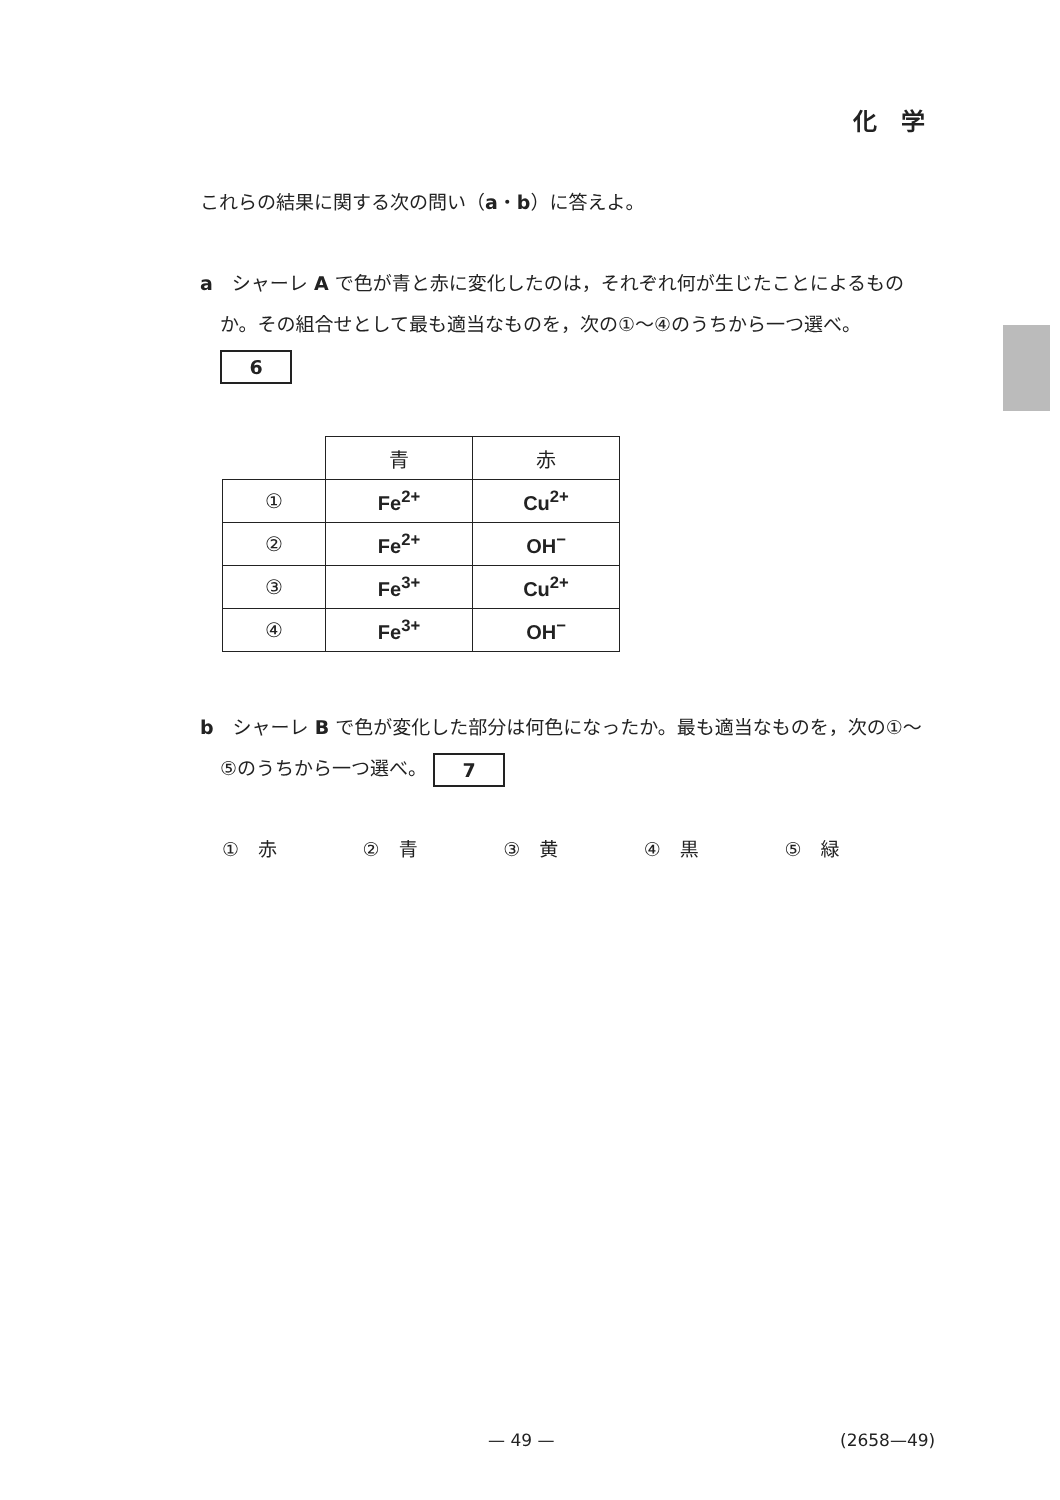化　学
これらの結果に関する次の問い（a・b）に答えよ。
a　シャーレ A で色が青と赤に変化したのは，それぞれ何が生じたことによるものか。その組合せとして最も適当なものを，次の①～④のうちから一つ選べ。 6
| | 青 | 赤 |
| ① | Fe<sup>2+</sup> | Cu<sup>2+</sup> |
| ② | Fe<sup>2+</sup> | OH<sup>−</sup> |
| ③ | Fe<sup>3+</sup> | Cu<sup>2+</sup> |
| ④ | Fe<sup>3+</sup> | OH<sup>−</sup> |
b　シャーレ B で色が変化した部分は何色になったか。最も適当なものを，次の①～⑤のうちから一つ選べ。 7
①　赤 ②　青 ③　黄 ④　黒 ⑤　緑
— 49 — (2658—49)